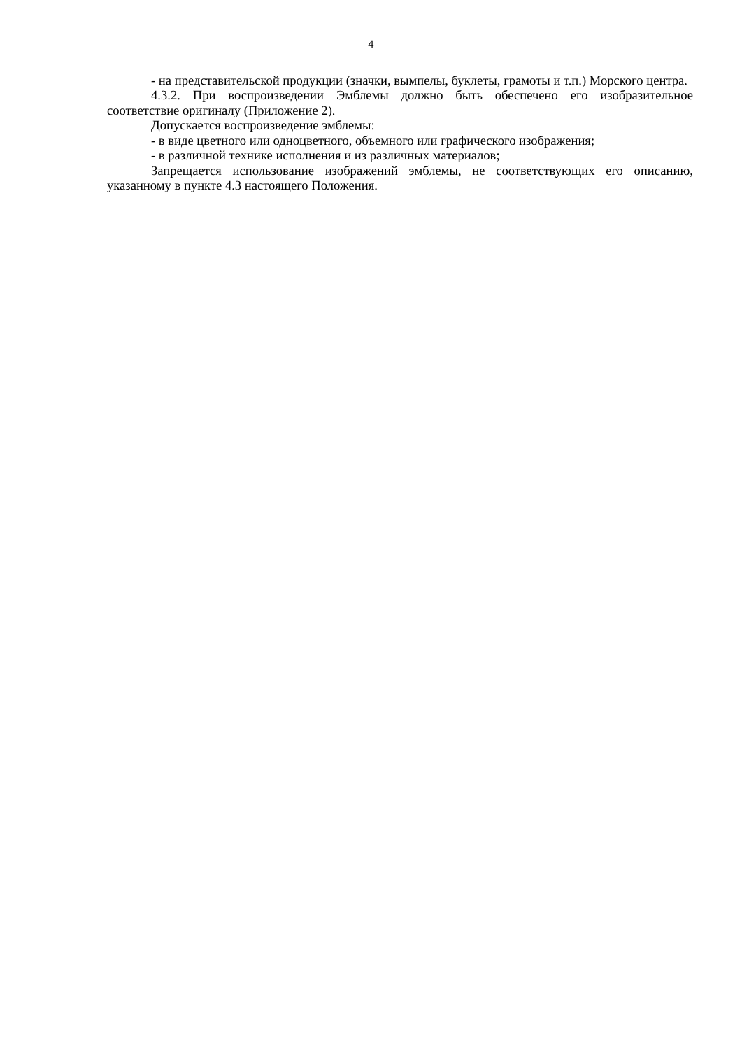4
- на представительской продукции (значки, вымпелы, буклеты, грамоты и т.п.) Морского центра.
4.3.2. При воспроизведении Эмблемы должно быть обеспечено его изобразительное соответствие оригиналу (Приложение 2).
Допускается воспроизведение эмблемы:
- в виде цветного или одноцветного, объемного или графического изображения;
- в различной технике исполнения и из различных материалов;
Запрещается использование изображений эмблемы, не соответствующих его описанию, указанному в пункте 4.3 настоящего Положения.